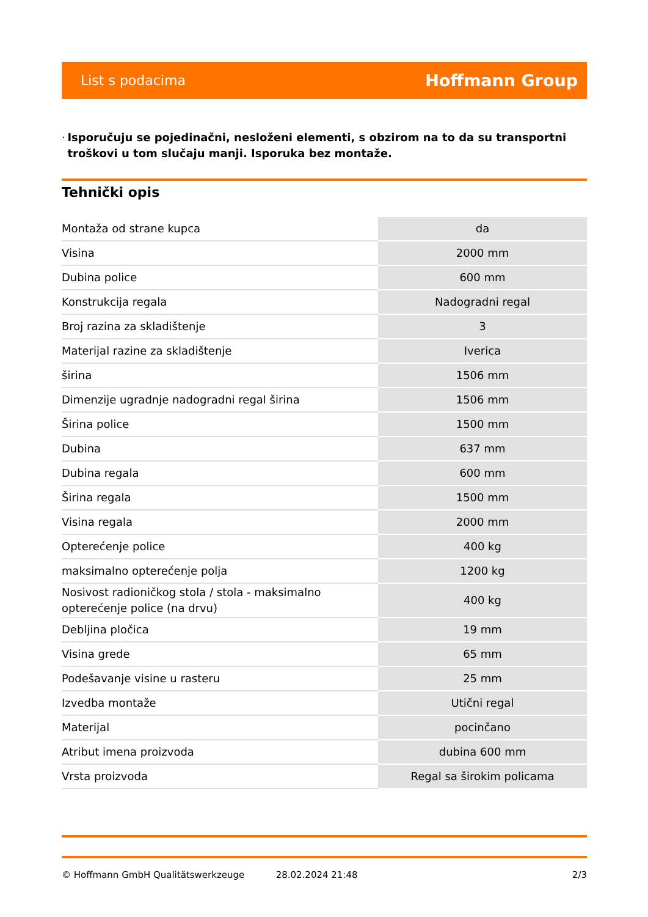List s podacima
Hoffmann Group
· Isporučuju se pojedinačni, nesloženi elementi, s obzirom na to da su transportni troškovi u tom slučaju manji. Isporuka bez montaže.
Tehnički opis
| Montaža od strane kupca | da |
| Visina | 2000 mm |
| Dubina police | 600 mm |
| Konstrukcija regala | Nadogradni regal |
| Broj razina za skladištenje | 3 |
| Materijal razine za skladištenje | Iverica |
| širina | 1506 mm |
| Dimenzije ugradnje nadogradni regal širina | 1506 mm |
| Širina police | 1500 mm |
| Dubina | 637 mm |
| Dubina regala | 600 mm |
| Širina regala | 1500 mm |
| Visina regala | 2000 mm |
| Opterećenje police | 400 kg |
| maksimalno opterećenje polja | 1200 kg |
| Nosivost radioničkog stola / stola - maksimalno opterećenje police (na drvu) | 400 kg |
| Debljina pločica | 19 mm |
| Visina grede | 65 mm |
| Podešavanje visine u rasteru | 25 mm |
| Izvedba montaže | Utični regal |
| Materijal | pocinčano |
| Atribut imena proizvoda | dubina 600 mm |
| Vrsta proizvoda | Regal sa širokim policama |
© Hoffmann GmbH Qualitätswerkzeuge 28.02.2024 21:48 2/3